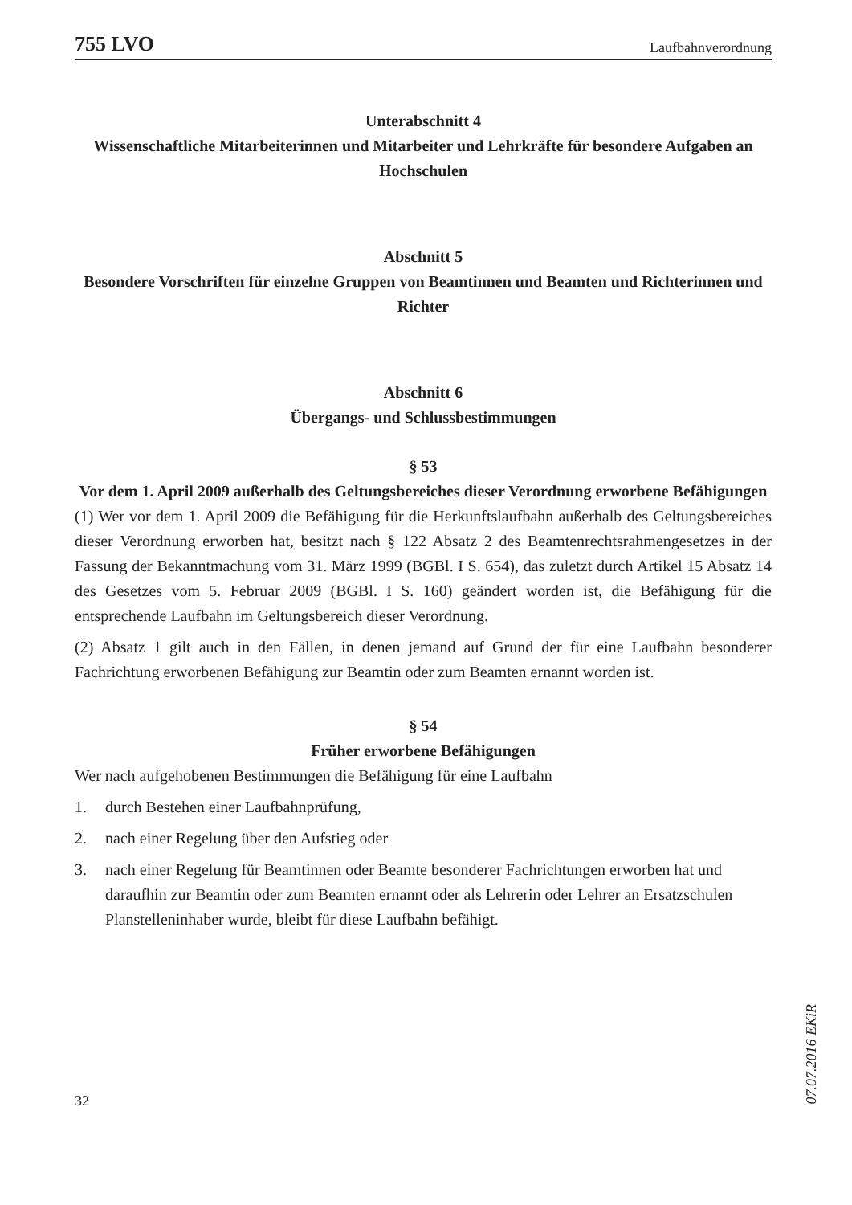755 LVO Laufbahnverordnung
Unterabschnitt 4
Wissenschaftliche Mitarbeiterinnen und Mitarbeiter und Lehrkräfte für besondere Aufgaben an Hochschulen
Abschnitt 5
Besondere Vorschriften für einzelne Gruppen von Beamtinnen und Beamten und Richterinnen und Richter
Abschnitt 6
Übergangs- und Schlussbestimmungen
§ 53
Vor dem 1. April 2009 außerhalb des Geltungsbereiches dieser Verordnung erworbene Befähigungen
(1) Wer vor dem 1. April 2009 die Befähigung für die Herkunftslaufbahn außerhalb des Geltungsbereiches dieser Verordnung erworben hat, besitzt nach § 122 Absatz 2 des Beamtenrechtsrahmengesetzes in der Fassung der Bekanntmachung vom 31. März 1999 (BGBl. I S. 654), das zuletzt durch Artikel 15 Absatz 14 des Gesetzes vom 5. Februar 2009 (BGBl. I S. 160) geändert worden ist, die Befähigung für die entsprechende Laufbahn im Geltungsbereich dieser Verordnung.
(2) Absatz 1 gilt auch in den Fällen, in denen jemand auf Grund der für eine Laufbahn besonderer Fachrichtung erworbenen Befähigung zur Beamtin oder zum Beamten ernannt worden ist.
§ 54
Früher erworbene Befähigungen
Wer nach aufgehobenen Bestimmungen die Befähigung für eine Laufbahn
1. durch Bestehen einer Laufbahnprüfung,
2. nach einer Regelung über den Aufstieg oder
3. nach einer Regelung für Beamtinnen oder Beamte besonderer Fachrichtungen erworben hat und daraufhin zur Beamtin oder zum Beamten ernannt oder als Lehrerin oder Lehrer an Ersatzschulen Planstelleninhaber wurde, bleibt für diese Laufbahn befähigt.
32
07.07.2016 EKiR